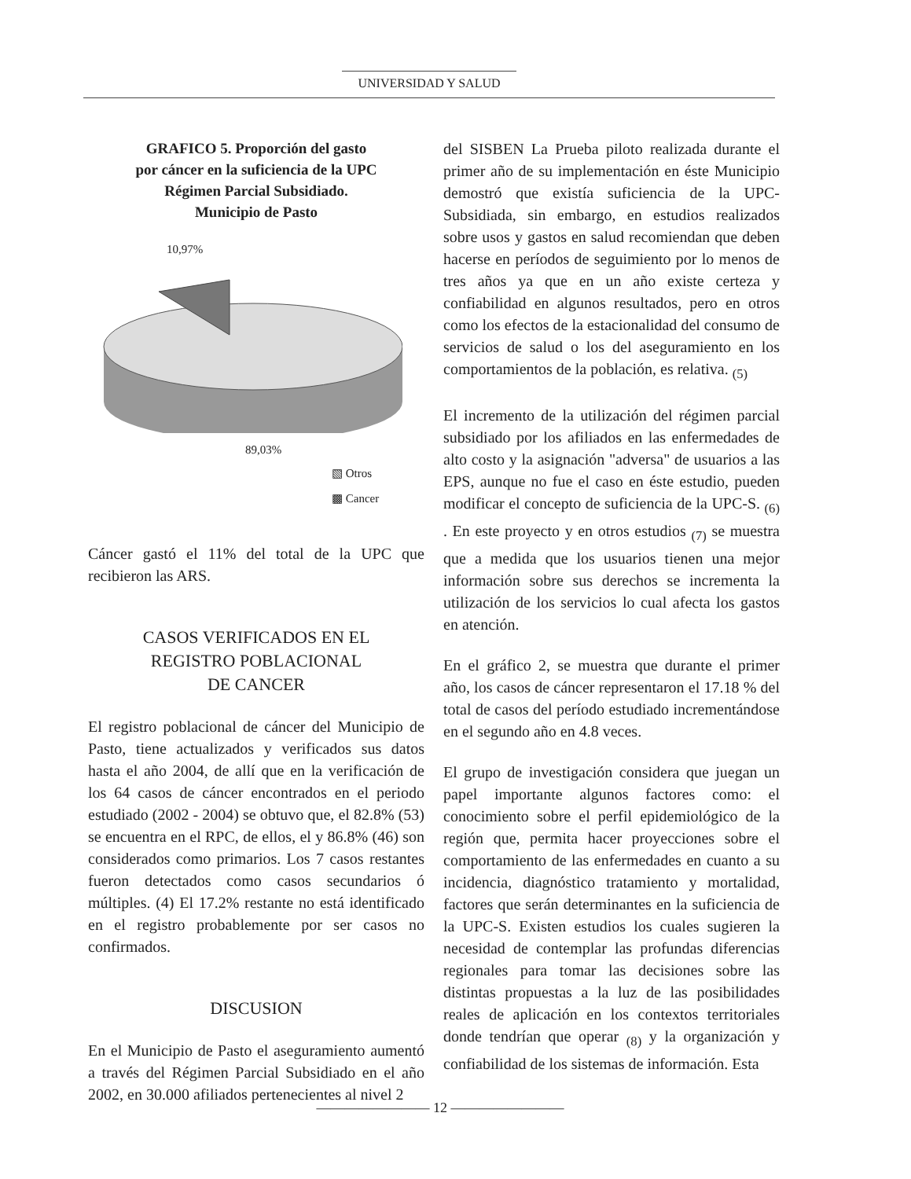UNIVERSIDAD Y SALUD
GRAFICO 5. Proporción del gasto
por cáncer en la suficiencia de la UPC
Régimen Parcial Subsidiado.
Municipio de Pasto
10,97%
89,03%
▧ Otros
▩ Cancer
Cáncer gastó el 11% del total de la UPC que recibieron las ARS.
CASOS VERIFICADOS EN EL
REGISTRO POBLACIONAL
DE CANCER
El registro poblacional de cáncer del Municipio de Pasto, tiene actualizados y verificados sus datos hasta el año 2004, de allí que en la verificación de los 64 casos de cáncer encontrados en el periodo estudiado (2002 - 2004) se obtuvo que, el 82.8% (53) se encuentra en el RPC, de ellos, el y 86.8% (46) son considerados como primarios. Los 7 casos restantes fueron detectados como casos secundarios ó múltiples. (4) El 17.2% restante no está identificado en el registro probablemente por ser casos no confirmados.
DISCUSION
En el Municipio de Pasto el aseguramiento aumentó a través del Régimen Parcial Subsidiado en el año 2002, en 30.000 afiliados pertenecientes al nivel 2
del SISBEN La Prueba piloto realizada durante el primer año de su implementación en éste Municipio demostró que existía suficiencia de la UPC- Subsidiada, sin embargo, en estudios realizados sobre usos y gastos en salud recomiendan que deben hacerse en períodos de seguimiento por lo menos de tres años ya que en un año existe certeza y confiabilidad en algunos resultados, pero en otros como los efectos de la estacionalidad del consumo de servicios de salud o los del aseguramiento en los comportamientos de la población, es relativa. <sub>(5)</sub>
El incremento de la utilización del régimen parcial subsidiado por los afiliados en las enfermedades de alto costo y la asignación "adversa" de usuarios a las EPS, aunque no fue el caso en éste estudio, pueden modificar el concepto de suficiencia de la UPC-S. <sub>(6)</sub> . En este proyecto y en otros estudios <sub>(7)</sub> se muestra que a medida que los usuarios tienen una mejor información sobre sus derechos se incrementa la utilización de los servicios lo cual afecta los gastos en atención.
En el gráfico 2, se muestra que durante el primer año, los casos de cáncer representaron el 17.18 % del total de casos del período estudiado incrementándose en el segundo año en 4.8 veces.
El grupo de investigación considera que juegan un papel importante algunos factores como: el conocimiento sobre el perfil epidemiológico de la región que, permita hacer proyecciones sobre el comportamiento de las enfermedades en cuanto a su incidencia, diagnóstico tratamiento y mortalidad, factores que serán determinantes en la suficiencia de la UPC-S. Existen estudios los cuales sugieren la necesidad de contemplar las profundas diferencias regionales para tomar las decisiones sobre las distintas propuestas a la luz de las posibilidades reales de aplicación en los contextos territoriales donde tendrían que operar <sub>(8)</sub> y la organización y confiabilidad de los sistemas de información. Esta
———————— 12 ————————